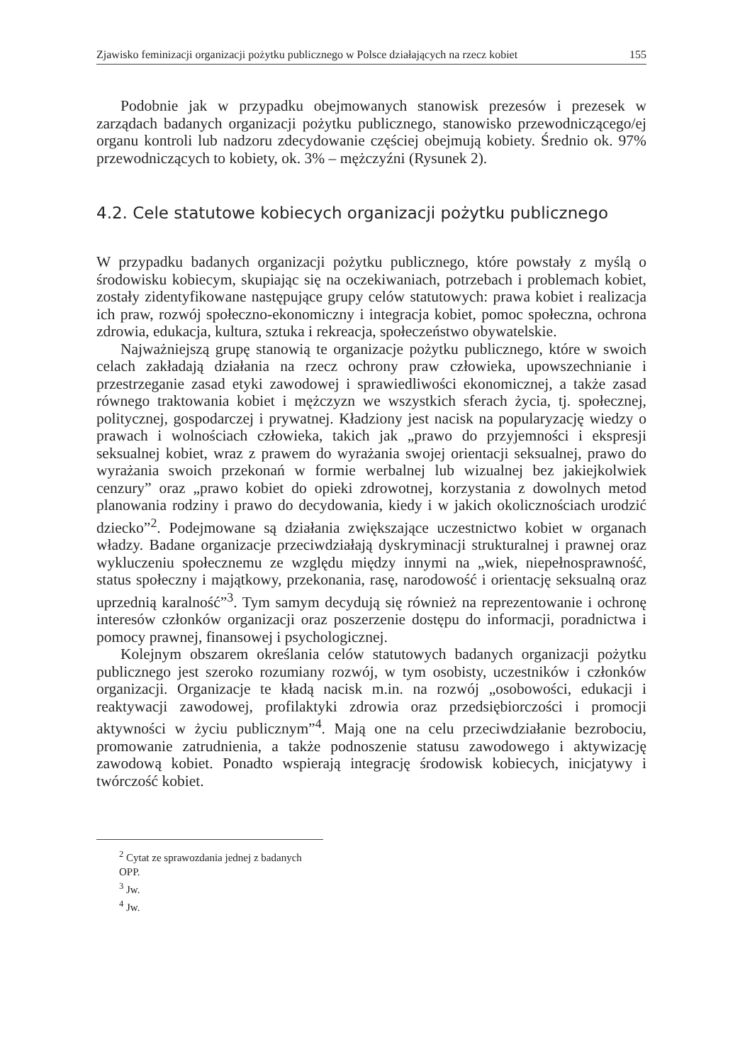Zjawisko feminizacji organizacji pożytku publicznego w Polsce działających na rzecz kobiet 155
Podobnie jak w przypadku obejmowanych stanowisk prezesów i prezesek w zarządach badanych organizacji pożytku publicznego, stanowisko przewodniczącego/ej organu kontroli lub nadzoru zdecydowanie częściej obejmują kobiety. Średnio ok. 97% przewodniczących to kobiety, ok. 3% – mężczyźni (Rysunek 2).
4.2. Cele statutowe kobiecych organizacji pożytku publicznego
W przypadku badanych organizacji pożytku publicznego, które powstały z myślą o środowisku kobiecym, skupiając się na oczekiwaniach, potrzebach i problemach kobiet, zostały zidentyfikowane następujące grupy celów statutowych: prawa kobiet i realizacja ich praw, rozwój społeczno-ekonomiczny i integracja kobiet, pomoc społeczna, ochrona zdrowia, edukacja, kultura, sztuka i rekreacja, społeczeństwo obywatelskie.
Najważniejszą grupę stanowią te organizacje pożytku publicznego, które w swoich celach zakładają działania na rzecz ochrony praw człowieka, upowszechnianie i przestrzeganie zasad etyki zawodowej i sprawiedliwości ekonomicznej, a także zasad równego traktowania kobiet i mężczyzn we wszystkich sferach życia, tj. społecznej, politycznej, gospodarczej i prywatnej. Kładziony jest nacisk na popularyzację wiedzy o prawach i wolnościach człowieka, takich jak „prawo do przyjemności i ekspresji seksualnej kobiet, wraz z prawem do wyrażania swojej orientacji seksualnej, prawo do wyrażania swoich przekonań w formie werbalnej lub wizualnej bez jakiejkolwiek cenzury” oraz „prawo kobiet do opieki zdrowotnej, korzystania z dowolnych metod planowania rodziny i prawo do decydowania, kiedy i w jakich okolicznościach urodzić dziecko”<sup>2</sup>. Podejmowane są działania zwiększające uczestnictwo kobiet w organach władzy. Badane organizacje przeciwdziałają dyskryminacji strukturalnej i prawnej oraz wykluczeniu społecznemu ze względu między innymi na „wiek, niepełnosprawność, status społeczny i majątkowy, przekonania, rasę, narodowość i orientację seksualną oraz uprzednią karalność”<sup>3</sup>. Tym samym decydują się również na reprezentowanie i ochronę interesów członków organizacji oraz poszerzenie dostępu do informacji, poradnictwa i pomocy prawnej, finansowej i psychologicznej.
Kolejnym obszarem określania celów statutowych badanych organizacji pożytku publicznego jest szeroko rozumiany rozwój, w tym osobisty, uczestników i członków organizacji. Organizacje te kładą nacisk m.in. na rozwój „osobowości, edukacji i reaktywacji zawodowej, profilaktyki zdrowia oraz przedsiębiorczości i promocji aktywności w życiu publicznym”<sup>4</sup>. Mają one na celu przeciwdziałanie bezrobociu, promowanie zatrudnienia, a także podnoszenie statusu zawodowego i aktywizację zawodową kobiet. Ponadto wspierają integrację środowisk kobiecych, inicjatywy i twórczość kobiet.
<sup>2</sup> Cytat ze sprawozdania jednej z badanych OPP.
<sup>3</sup> Jw.
<sup>4</sup> Jw.